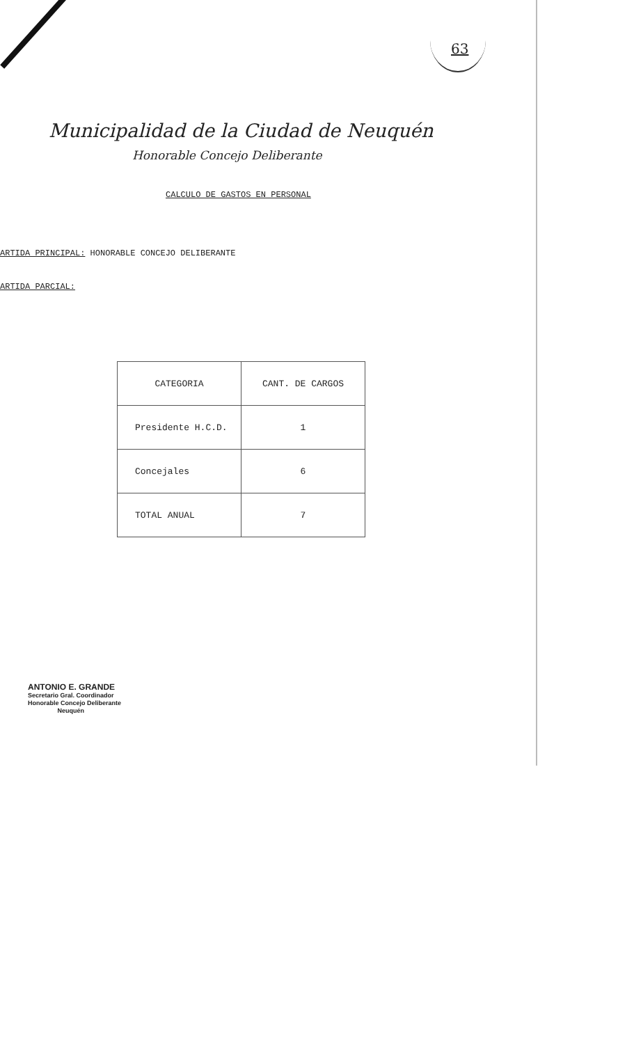63
Municipalidad de la Ciudad de Neuquén
Honorable Concejo Deliberante
CALCULO DE GASTOS EN PERSONAL
ARTIDA PRINCIPAL: HONORABLE CONCEJO DELIBERANTE
ARTIDA PARCIAL:
| CATEGORIA | CANT. DE CARGOS |
| --- | --- |
| Presidente H.C.D. | 1 |
| Concejales | 6 |
| TOTAL ANUAL | 7 |
ANTONIO E. GRANDE
Secretario Gral. Coordinador
Honorable Concejo Deliberante
Neuquén